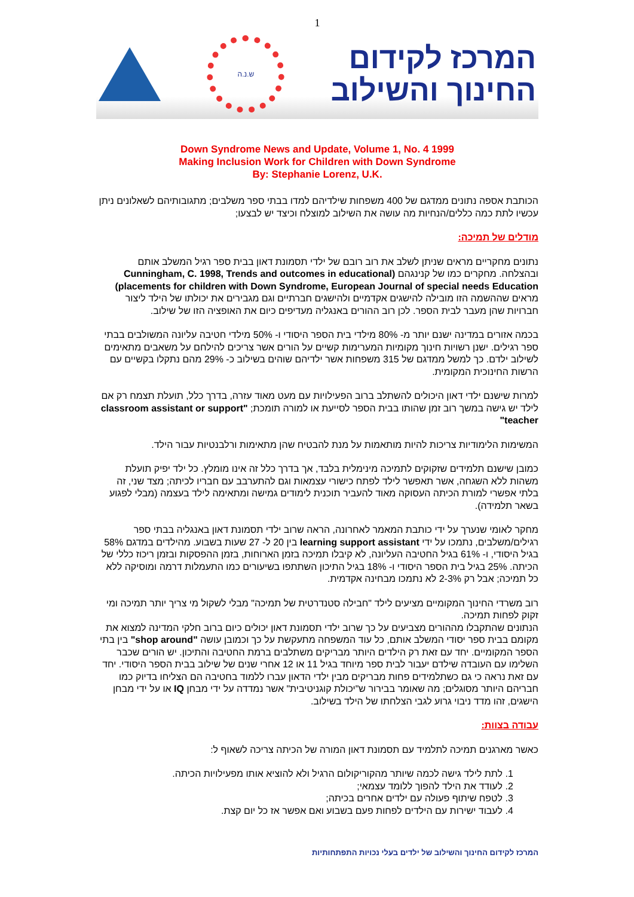1
המרכז לקידום
החינוך והשילוב
ש.נ.ה
Down Syndrome News and Update, Volume 1, No. 4 1999
Making Inclusion Work for Children with Down Syndrome
By: Stephanie Lorenz, U.K.
הכותבת אספה נתונים ממדגם של 400 משפחות שילדיהם למדו בבתי ספר משלבים; מתגובותיהם לשאלונים ניתן עכשיו לתת כמה כללים/הנחיות מה עושה את השילוב למוצלח וכיצד יש לבצעו;
מודלים של תמיכה:
נתונים מחקריים מראים שניתן לשלב את רוב רובם של ילדי תסמונת דאון בבית ספר רגיל המשלב אותם ובהצלחה. מחקרים כמו של קנינגהם (Cunningham, C. 1998, Trends and outcomes in educational placements for children with Down Syndrome, European Journal of special needs Education) מראים שההשמה הזו מובילה להישגים אקדמיים ולהישגים חברתיים וגם מגבירים את יכולתו של הילד ליצור חברויות שהן מעבר לבית הספר. לכן רוב ההורים באנגליה מעדיפים כיום את האופציה הזו של שילוב.
בכמה אזורים במדינה ישנם יותר מ- 80% מילדי בית הספר היסודי ו- 50% מילדי חטיבה עליונה המשולבים בבתי ספר רגילים. ישנן רשויות חינוך מקומיות המערימות קשיים על הורים אשר צריכים להילחם על משאבים מתאימים לשילוב ילדם. כך למשל ממדגם של 315 משפחות אשר ילדיהם שוהים בשילוב כ- 29% מהם נתקלו בקשיים עם הרשות החינוכית המקומית.
למרות שישנם ילדי דאון היכולים להשתלב ברוב הפעילויות עם מעט מאוד עזרה, בדרך כלל, תועלת תצמח רק אם לילד יש גישה במשך רוב זמן שהותו בבית הספר לסייעת או למורה תומכת; "classroom assistant or support teacher"
המשימות הלימודיות צריכות להיות מותאמות על מנת להבטיח שהן מתאימות ורלבנטיות עבור הילד.
כמובן שישנם תלמידים שזקוקים לתמיכה מינימלית בלבד, אך בדרך כלל זה אינו מומלץ. כל ילד יפיק תועלת משהות ללא השגחה, אשר תאפשר לילד לפתח כישורי עצמאות וגם להתערבב עם חבריו לכיתה; מצד שני, זה בלתי אפשרי למורת הכיתה העסוקה מאוד להעביר תוכנית לימודים גמישה ומתאימה לילד בעצמה (מבלי לפגוע בשאר תלמידה).
מחקר לאומי שנערך על ידי כותבת המאמר לאחרונה, הראה שרוב ילדי תסמונת דאון באנגליה בבתי ספר רגילים/משלבים, נתמכו על ידי learning support assistant בין 20 ל- 27 שעות בשבוע. מהילדים במדגם 58% בגיל היסודי, ו- 61% בגיל החטיבה העליונה, לא קיבלו תמיכה בזמן הארוחות, בזמן ההפסקות ובזמן ריכוז כללי של הכיתה. 25% בגיל בית הספר היסודי ו- 18% בגיל התיכון השתתפו בשיעורים כמו התעמלות דרמה ומוסיקה ללא כל תמיכה; אבל רק 2-3% לא נתמכו מבחינה אקדמית.
רוב משרדי החינוך המקומיים מציעים לילד "חבילה סטנדרטית של תמיכה" מבלי לשקול מי צריך יותר תמיכה ומי זקוק לפחות תמיכה.
הנתונים שהתקבלו מההורים מצביעים על כך שרוב ילדי תסמונת דאון יכולים כיום ברוב חלקי המדינה למצוא את מקומם בבית ספר יסודי המשלב אותם, כל עוד המשפחה מתעקשת על כך וכמובן עושה "shop around" בין בתי הספר המקומיים. יחד עם זאת רק הילדים היותר מבריקים משתלבים ברמת החטיבה והתיכון. יש הורים שכבר השלימו עם העובדה שילדם יעבור לבית ספר מיוחד בגיל 11 או 12 אחרי שנים של שילוב בבית הספר היסודי. יחד עם זאת נראה כי גם כשתלמידים פחות מבריקים מבין ילדי הדאון עברו ללמוד בחטיבה הם הצליחו בדיוק כמו חבריהם היותר מסוגלים; מה שאומר בבירור ש"יכולת קוגניטיבית" אשר נמדדה על ידי מבחן IQ או על ידי מבחן הישגים, זהו מדד ניבוי גרוע לגבי הצלחתו של הילד בשילוב.
עבודה בצוות:
כאשר מארגנים תמיכה לתלמיד עם תסמונת דאון המורה של הכיתה צריכה לשאוף ל:
1. לתת לילד גישה לכמה שיותר מהקוריקולום הרגיל ולא להוציא אותו מפעילויות הכיתה.
2. לעודד את הילד להפוך ללומד עצמאי;
3. לטפח שיתוף פעולה עם ילדים אחרים בכיתה;
4. לעבוד ישירות עם הילדים לפחות פעם בשבוע ואם אפשר אז כל יום קצת.
המרכז לקידום החינוך והשילוב של ילדים בעלי נכויות התפתחותיות